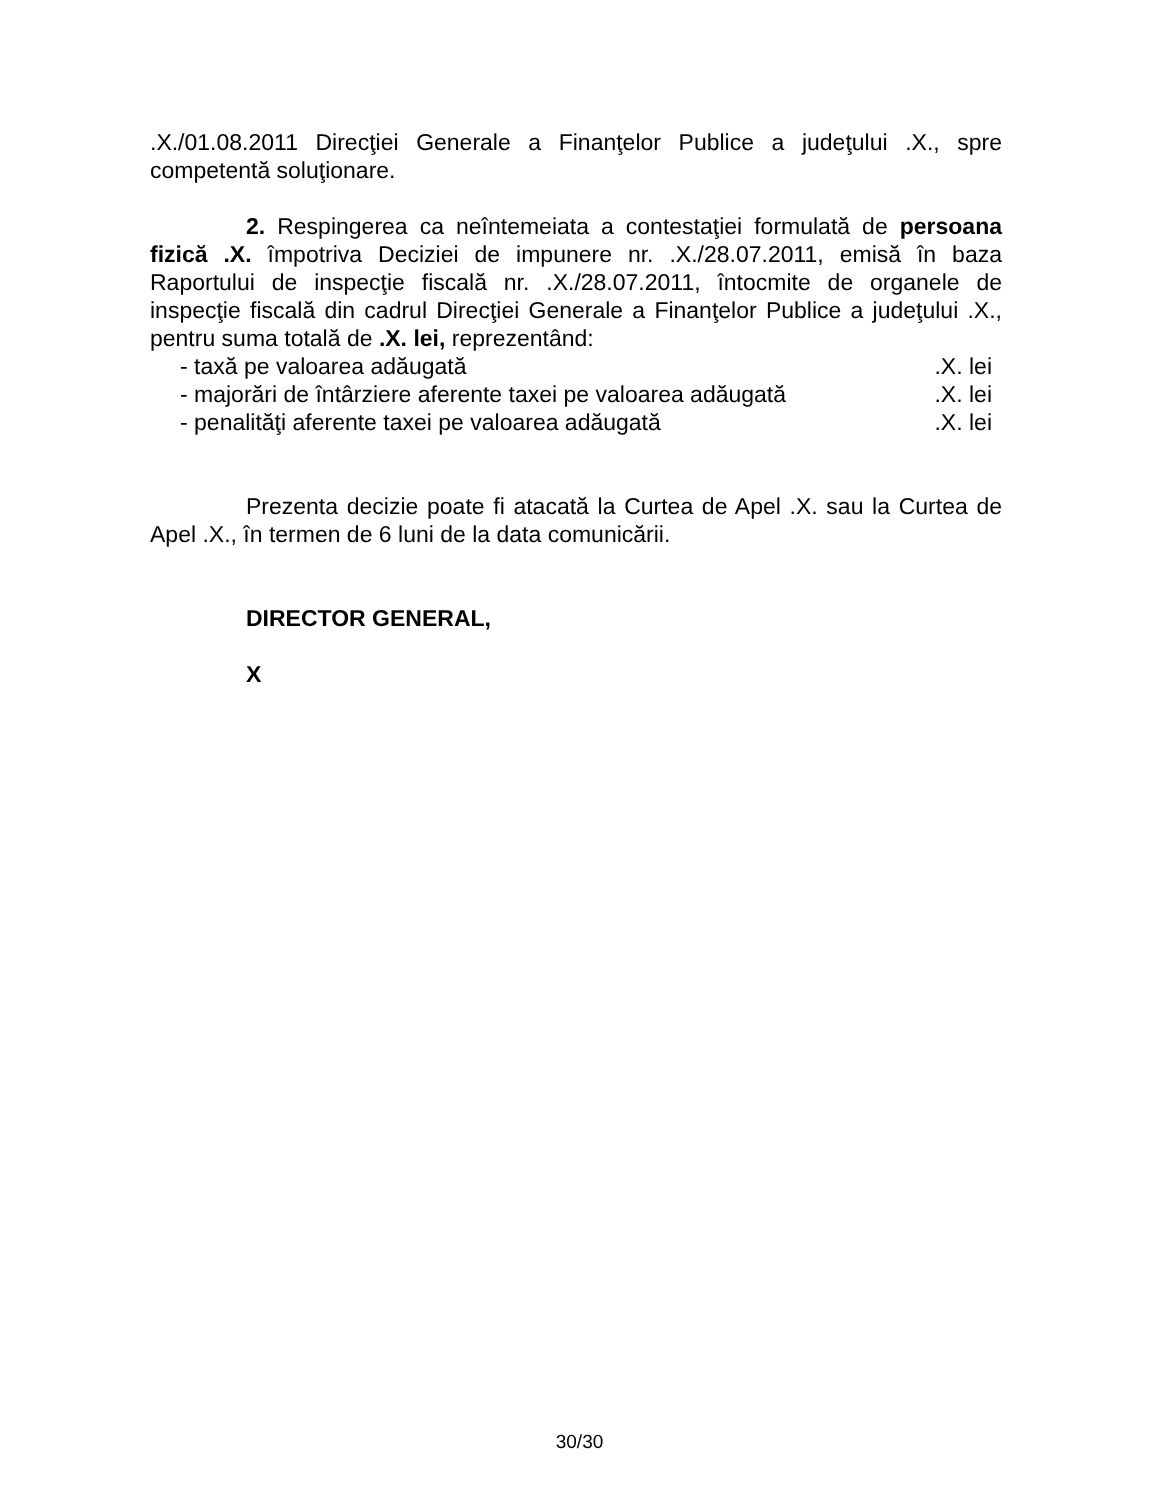.X./01.08.2011 Direcţiei Generale a Finanţelor Publice a judeţului .X., spre competentă soluţionare.
2. Respingerea ca neîntemeiata a contestaţiei formulată de persoana fizică .X. împotriva Deciziei de impunere nr. .X./28.07.2011, emisă în baza Raportului de inspecţie fiscală nr. .X./28.07.2011, întocmite de organele de inspecţie fiscală din cadrul Direcţiei Generale a Finanţelor Publice a judeţului .X., pentru suma totală de .X. lei, reprezentând:
- taxă pe valoarea adăugată.X. lei
- majorări de întârziere aferente taxei pe valoarea adăugată.X. lei
- penalităţi aferente taxei pe valoarea adăugată.X. lei
Prezenta decizie poate fi atacată la Curtea de Apel .X. sau la Curtea de Apel .X., în termen de 6 luni de la data comunicării.
DIRECTOR GENERAL,
X
30/30